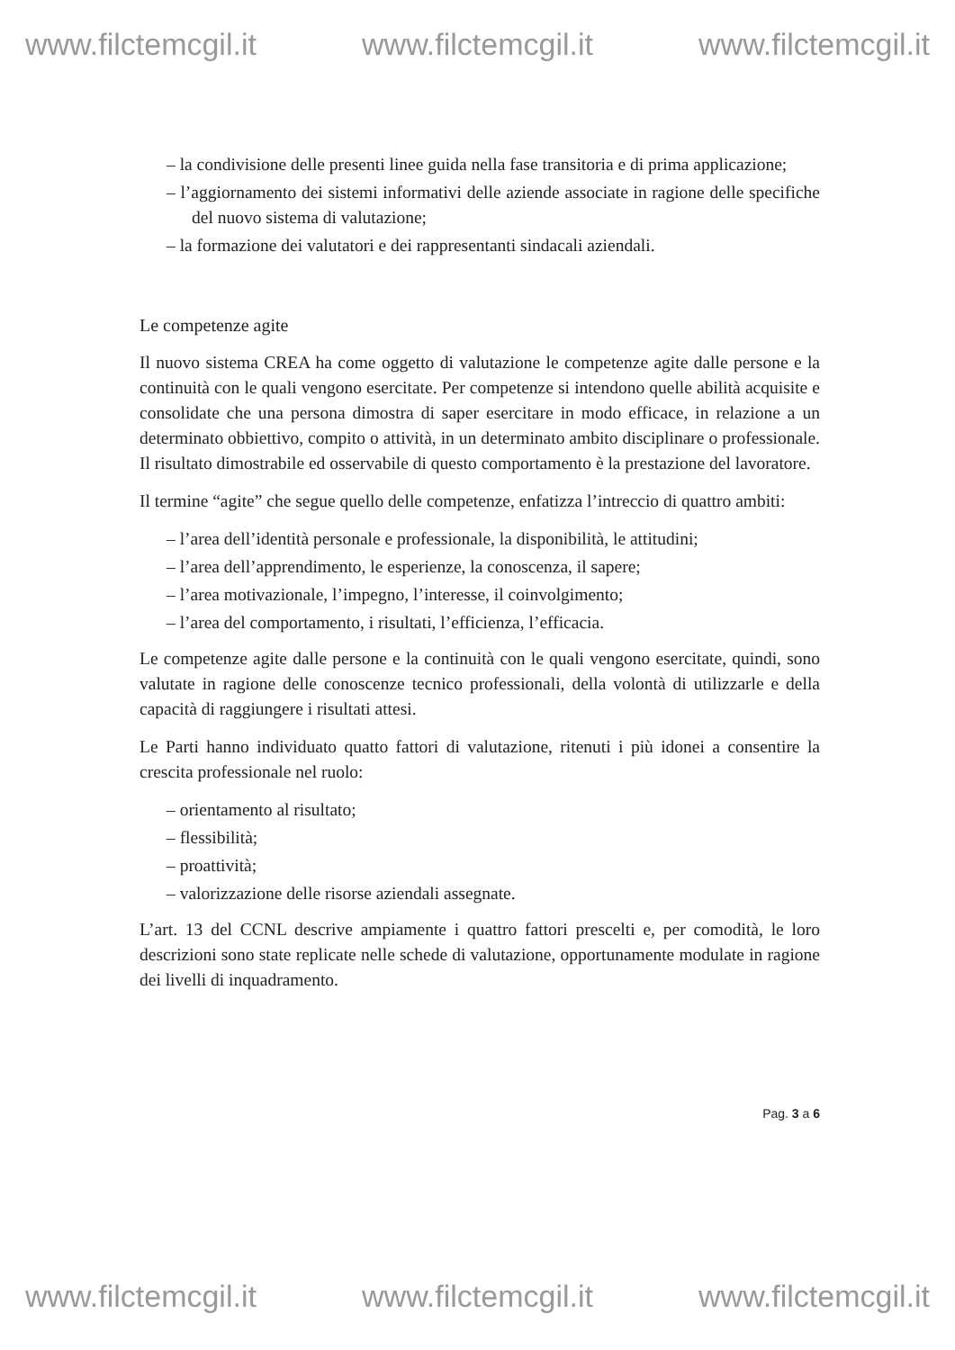www.filctemcgil.it www.filctemcgil.it www.filctemcgil.it
– la condivisione delle presenti linee guida nella fase transitoria e di prima applicazione;
– l’aggiornamento dei sistemi informativi delle aziende associate in ragione delle specifiche del nuovo sistema di valutazione;
– la formazione dei valutatori e dei rappresentanti sindacali aziendali.
Le competenze agite
Il nuovo sistema CREA ha come oggetto di valutazione le competenze agite dalle persone e la continuità con le quali vengono esercitate. Per competenze si intendono quelle abilità acquisite e consolidate che una persona dimostra di saper esercitare in modo efficace, in relazione a un determinato obbiettivo, compito o attività, in un determinato ambito disciplinare o professionale. Il risultato dimostrabile ed osservabile di questo comportamento è la prestazione del lavoratore.
Il termine “agite” che segue quello delle competenze, enfatizza l’intreccio di quattro ambiti:
– l’area dell’identità personale e professionale, la disponibilità, le attitudini;
– l’area dell’apprendimento, le esperienze, la conoscenza, il sapere;
– l’area motivazionale, l’impegno, l’interesse, il coinvolgimento;
– l’area del comportamento, i risultati, l’efficienza, l’efficacia.
Le competenze agite dalle persone e la continuità con le quali vengono esercitate, quindi, sono valutate in ragione delle conoscenze tecnico professionali, della volontà di utilizzarle e della capacità di raggiungere i risultati attesi.
Le Parti hanno individuato quatto fattori di valutazione, ritenuti i più idonei a consentire la crescita professionale nel ruolo:
– orientamento al risultato;
– flessibilità;
– proattività;
– valorizzazione delle risorse aziendali assegnate.
L’art. 13 del CCNL descrive ampiamente i quattro fattori prescelti e, per comodità, le loro descrizioni sono state replicate nelle schede di valutazione, opportunamente modulate in ragione dei livelli di inquadramento.
Pag. 3 a 6
www.filctemcgil.it www.filctemcgil.it www.filctemcgil.it